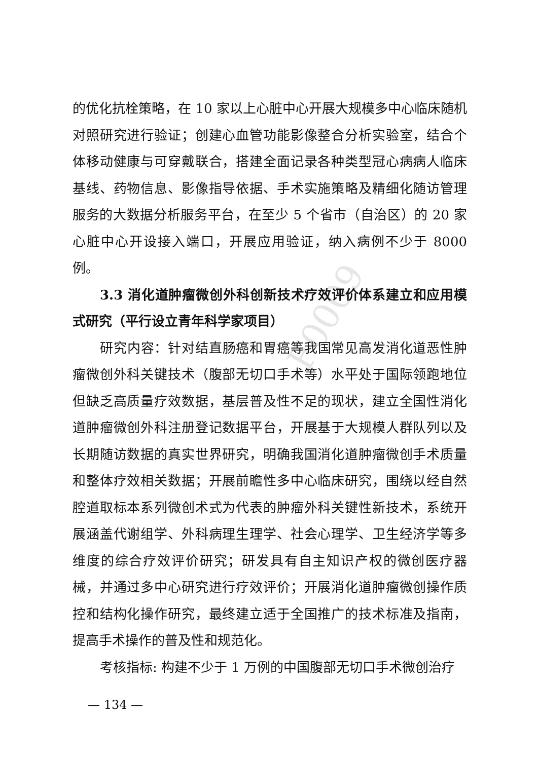F0009
的优化抗栓策略，在 10 家以上心脏中心开展大规模多中心临床随机对照研究进行验证；创建心血管功能影像整合分析实验室，结合个体移动健康与可穿戴联合，搭建全面记录各种类型冠心病病人临床基线、药物信息、影像指导依据、手术实施策略及精细化随访管理服务的大数据分析服务平台，在至少 5 个省市（自治区）的 20 家心脏中心开设接入端口，开展应用验证，纳入病例不少于 8000 例。
3.3 消化道肿瘤微创外科创新技术疗效评价体系建立和应用模式研究（平行设立青年科学家项目）
研究内容：针对结直肠癌和胃癌等我国常见高发消化道恶性肿瘤微创外科关键技术（腹部无切口手术等）水平处于国际领跑地位但缺乏高质量疗效数据，基层普及性不足的现状，建立全国性消化道肿瘤微创外科注册登记数据平台，开展基于大规模人群队列以及长期随访数据的真实世界研究，明确我国消化道肿瘤微创手术质量和整体疗效相关数据；开展前瞻性多中心临床研究，围绕以经自然腔道取标本系列微创术式为代表的肿瘤外科关键性新技术，系统开展涵盖代谢组学、外科病理生理学、社会心理学、卫生经济学等多维度的综合疗效评价研究；研发具有自主知识产权的微创医疗器械，并通过多中心研究进行疗效评价；开展消化道肿瘤微创操作质控和结构化操作研究，最终建立适于全国推广的技术标准及指南，提高手术操作的普及性和规范化。
考核指标: 构建不少于 1 万例的中国腹部无切口手术微创治疗
— 134 —